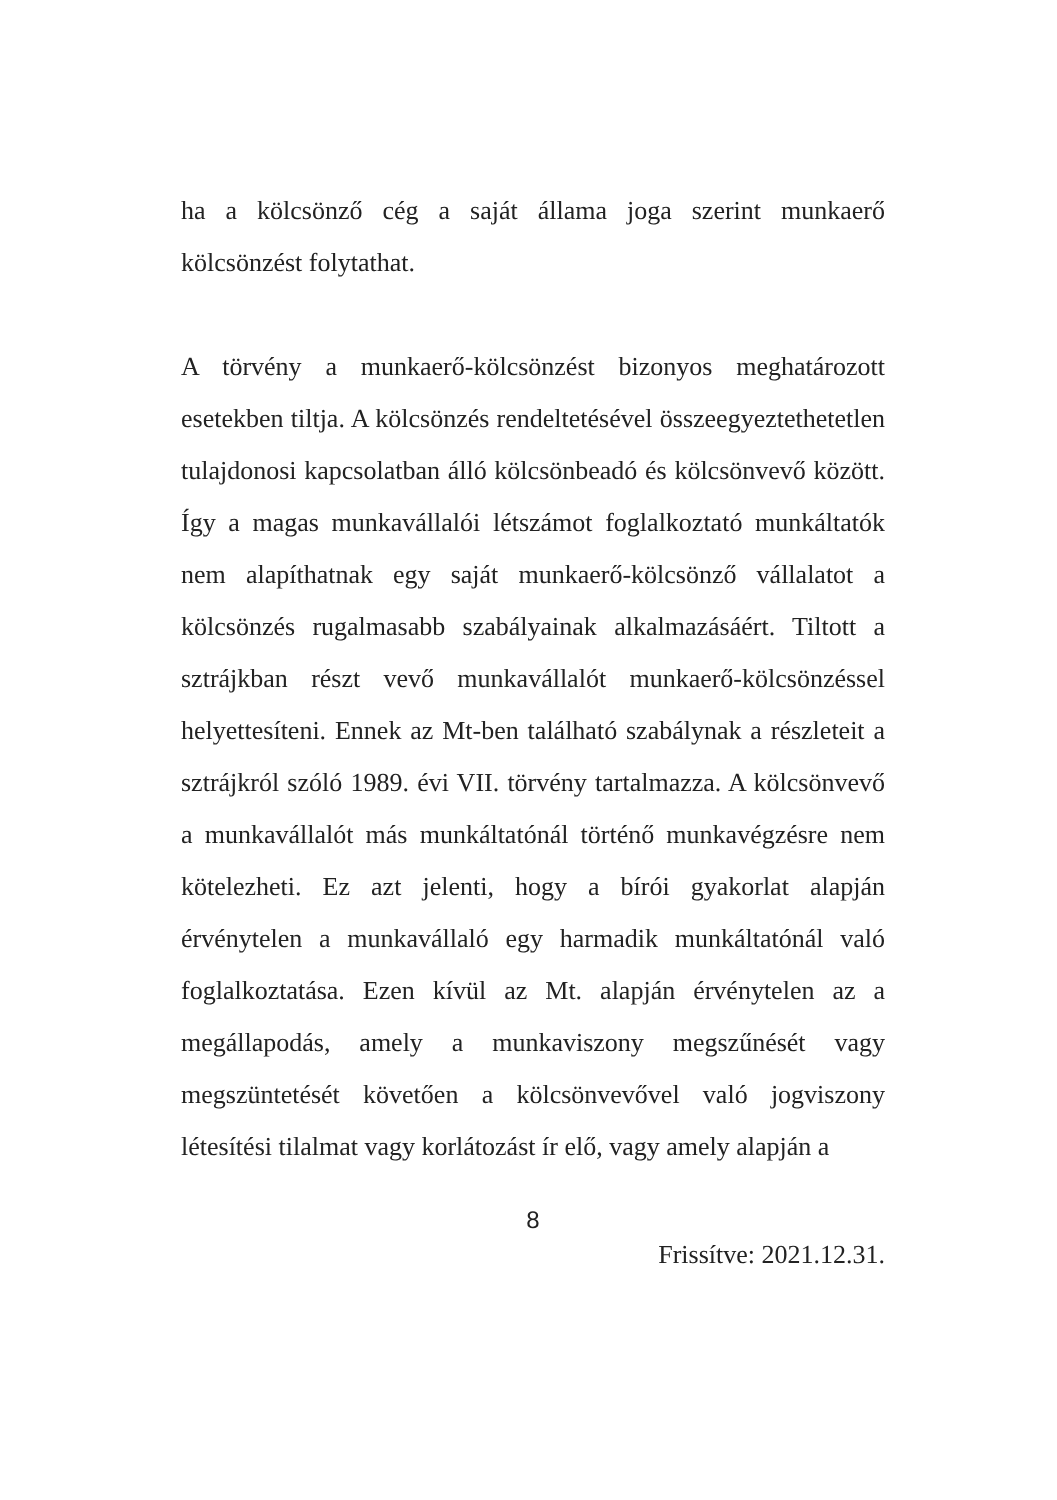ha a kölcsönző cég a saját állama joga szerint munkaerő kölcsönzést folytathat.
A törvény a munkaerő-kölcsönzést bizonyos meghatározott esetekben tiltja. A kölcsönzés rendeltetésével összeegyeztethetetlen tulajdonosi kapcsolatban álló kölcsönbeadó és kölcsönvevő között. Így a magas munkavállalói létszámot foglalkoztató munkáltatók nem alapíthatnak egy saját munkaerő-kölcsönző vállalatot a kölcsönzés rugalmasabb szabályainak alkalmazásáért. Tiltott a sztrájkban részt vevő munkavállalót munkaerő-kölcsönzéssel helyettesíteni. Ennek az Mt-ben található szabálynak a részleteit a sztrájkról szóló 1989. évi VII. törvény tartalmazza. A kölcsönvevő a munkavállalót más munkáltatónál történő munkavégzésre nem kötelezheti. Ez azt jelenti, hogy a bírói gyakorlat alapján érvénytelen a munkavállaló egy harmadik munkáltatónál való foglalkoztatása. Ezen kívül az Mt. alapján érvénytelen az a megállapodás, amely a munkaviszony megszűnését vagy megszüntetését követően a kölcsönvevővel való jogviszony létesítési tilalmat vagy korlátozást ír elő, vagy amely alapján a
8
Frissítve: 2021.12.31.